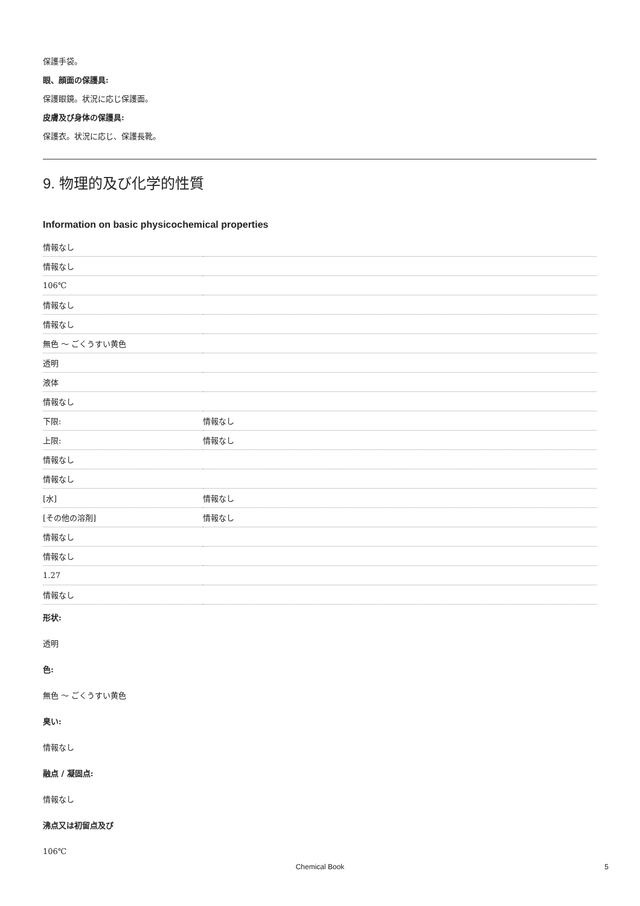保護手袋。
眼、顔面の保護具:
保護眼鏡。状況に応じ保護面。
皮膚及び身体の保護具:
保護衣。状況に応じ、保護長靴。
9. 物理的及び化学的性質
Information on basic physicochemical properties
| 情報なし | |
| 情報なし | |
| 106℃ | |
| 情報なし | |
| 情報なし | |
| 無色 ～ ごくうすい黄色 | |
| 透明 | |
| 液体 | |
| 情報なし | |
| 下限: | 情報なし |
| 上限: | 情報なし |
| 情報なし | |
| 情報なし | |
| [水] | 情報なし |
| [その他の溶剤] | 情報なし |
| 情報なし | |
| 情報なし | |
| 1.27 | |
| 情報なし | |
形状:
透明
色:
無色 ～ ごくうすい黄色
臭い:
情報なし
融点 / 凝固点:
情報なし
沸点又は初留点及び
106℃
Chemical Book 5